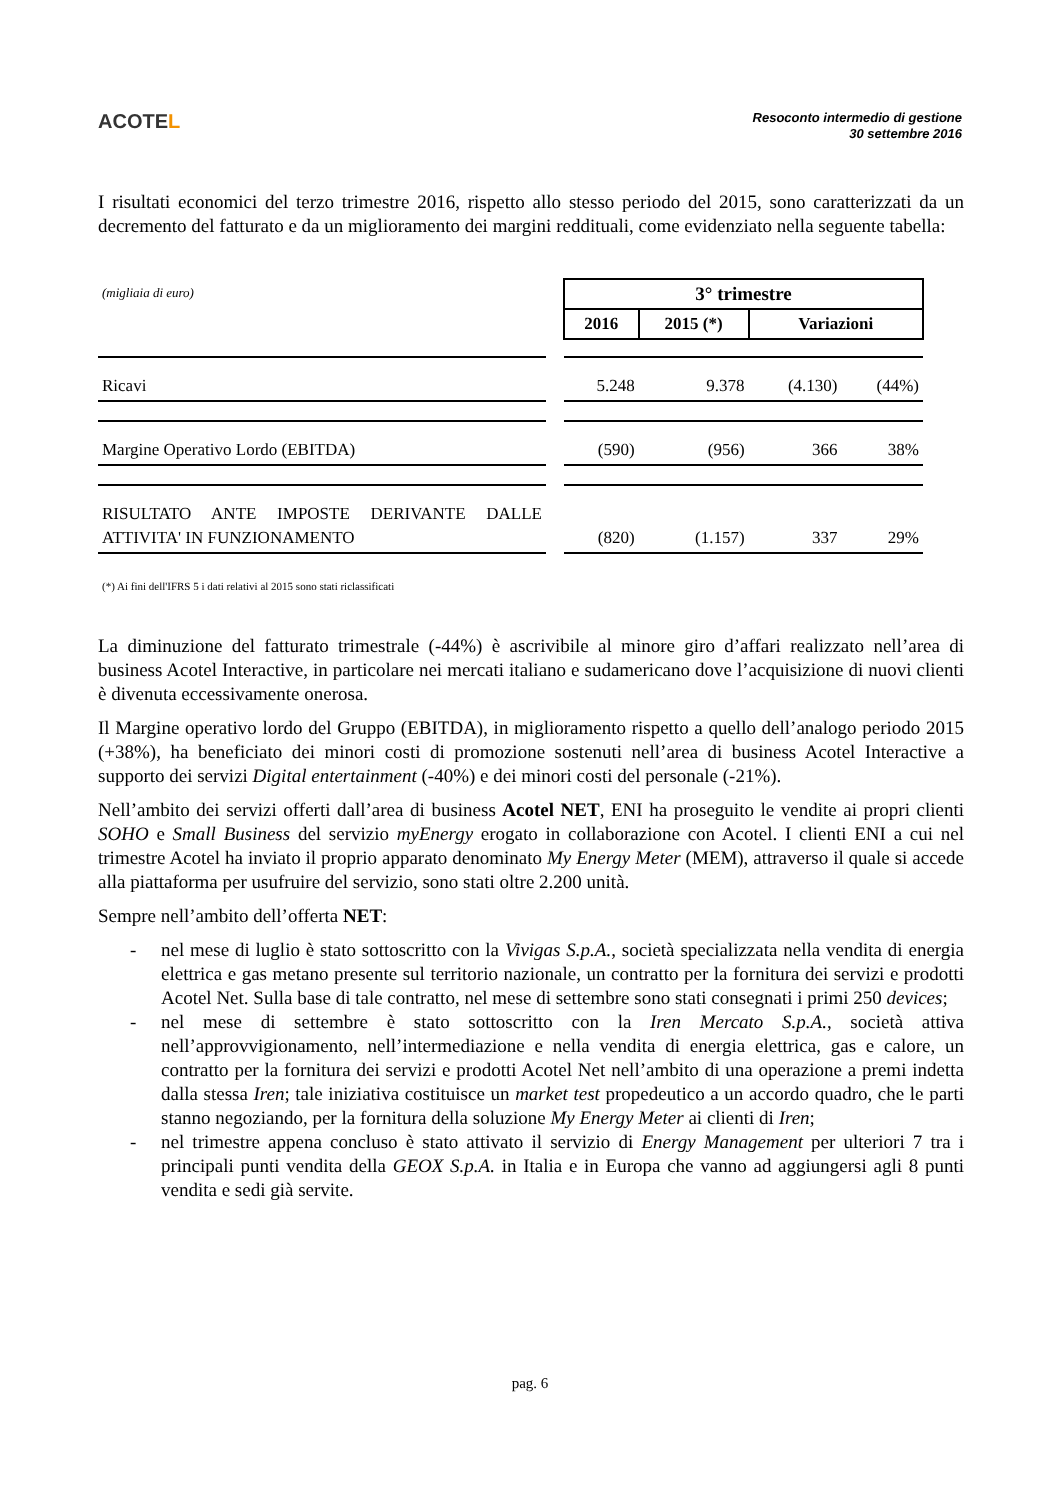ACOTEL
Resoconto intermedio di gestione
30 settembre 2016
I risultati economici del terzo trimestre 2016, rispetto allo stesso periodo del 2015, sono caratterizzati da un decremento del fatturato e da un miglioramento dei margini reddituali, come evidenziato nella seguente tabella:
| (migliaia di euro) | | 3° trimestre | | | |
| | | 2016 | 2015 (*) | Variazioni | |
| Ricavi | | 5.248 | 9.378 | (4.130) | (44%) |
| Margine Operativo Lordo (EBITDA) | | (590) | (956) | 366 | 38% |
| RISULTATO ANTE IMPOSTE DERIVANTE DALLE ATTIVITA' IN FUNZIONAMENTO | | (820) | (1.157) | 337 | 29% |
(*) Ai fini dell'IFRS 5 i dati relativi al 2015 sono stati riclassificati
La diminuzione del fatturato trimestrale (-44%) è ascrivibile al minore giro d’affari realizzato nell’area di business Acotel Interactive, in particolare nei mercati italiano e sudamericano dove l’acquisizione di nuovi clienti è divenuta eccessivamente onerosa.
Il Margine operativo lordo del Gruppo (EBITDA), in miglioramento rispetto a quello dell’analogo periodo 2015 (+38%), ha beneficiato dei minori costi di promozione sostenuti nell’area di business Acotel Interactive a supporto dei servizi Digital entertainment (-40%) e dei minori costi del personale (-21%).
Nell’ambito dei servizi offerti dall’area di business Acotel NET, ENI ha proseguito le vendite ai propri clienti SOHO e Small Business del servizio myEnergy erogato in collaborazione con Acotel. I clienti ENI a cui nel trimestre Acotel ha inviato il proprio apparato denominato My Energy Meter (MEM), attraverso il quale si accede alla piattaforma per usufruire del servizio, sono stati oltre 2.200 unità.
Sempre nell’ambito dell’offerta NET:
- nel mese di luglio è stato sottoscritto con la Vivigas S.p.A., società specializzata nella vendita di energia elettrica e gas metano presente sul territorio nazionale, un contratto per la fornitura dei servizi e prodotti Acotel Net. Sulla base di tale contratto, nel mese di settembre sono stati consegnati i primi 250 devices;
- nel mese di settembre è stato sottoscritto con la Iren Mercato S.p.A., società attiva nell’approvvigionamento, nell’intermediazione e nella vendita di energia elettrica, gas e calore, un contratto per la fornitura dei servizi e prodotti Acotel Net nell’ambito di una operazione a premi indetta dalla stessa Iren; tale iniziativa costituisce un market test propedeutico a un accordo quadro, che le parti stanno negoziando, per la fornitura della soluzione My Energy Meter ai clienti di Iren;
- nel trimestre appena concluso è stato attivato il servizio di Energy Management per ulteriori 7 tra i principali punti vendita della GEOX S.p.A. in Italia e in Europa che vanno ad aggiungersi agli 8 punti vendita e sedi già servite.
pag. 6